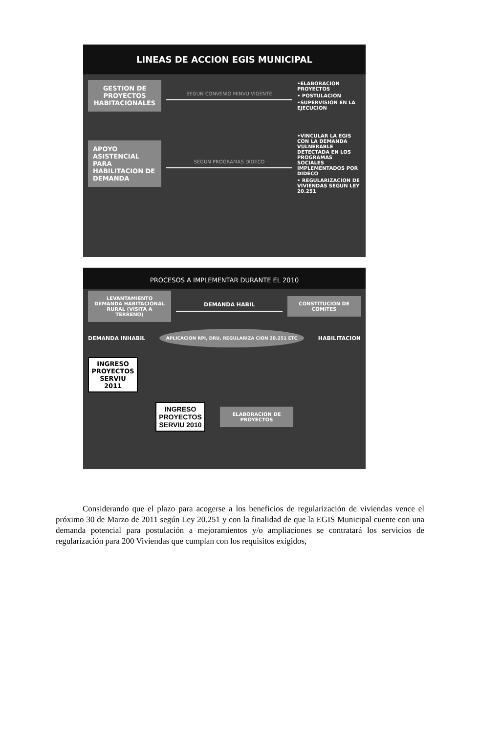LINEAS DE ACCION EGIS MUNICIPAL
GESTION DE PROYECTOS HABITACIONALES
SEGUN CONVENIO MINVU VIGENTE
•ELABORACION PROYECTOS
• POSTULACION
•SUPERVISION EN LA EJECUCION
APOYO ASISTENCIAL PARA HABILITACION DE DEMANDA
SEGUN PROGRAMAS DIDECO
•VINCULAR LA EGIS CON LA DEMANDA VULNERABLE DETECTADA EN LOS PROGRAMAS SOCIALES IMPLEMENTADOS POR DIDECO
• REGULARIZACION DE VIVIENDAS SEGUN LEY 20.251
PROCESOS A IMPLEMENTAR DURANTE EL 2010
LEVANTAMIENTO DEMANDA HABITACIONAL RURAL (VISITA A TERRENO)
DEMANDA HABIL
CONSTITUCION DE COMITES
DEMANDA INHABIL APLICACION RPI, DRU, REGULARIZA CION 20.251 ETC HABILITACION
INGRESO PROYECTOS SERVIU 2011
INGRESO PROYECTOS SERVIU 2010
ELABORACION DE PROYECTOS
Considerando que el plazo para acogerse a los beneficios de regularización de viviendas vence el próximo 30 de Marzo de 2011 según Ley 20.251 y con la finalidad de que la EGIS Municipal cuente con una demanda potencial para postulación a mejoramientos y/o ampliaciones se contratará los servicios de regularización para 200 Viviendas que cumplan con los requisitos exigidos,